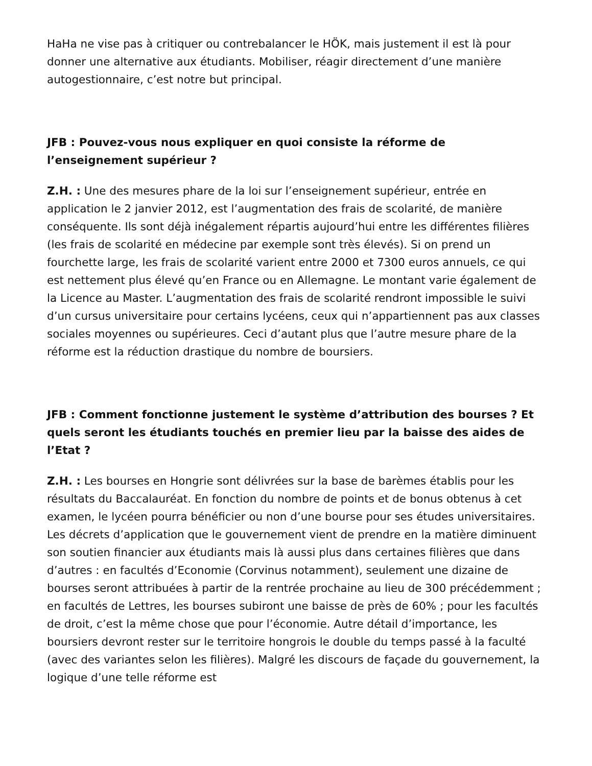HaHa ne vise pas à critiquer ou contrebalancer le HÖK, mais justement il est là pour donner une alternative aux étudiants. Mobiliser, réagir directement d’une manière autogestionnaire, c’est notre but principal.
JFB : Pouvez-vous nous expliquer en quoi consiste la réforme de l’enseignement supérieur ?
Z.H. : Une des mesures phare de la loi sur l’enseignement supérieur, entrée en application le 2 janvier 2012, est l’augmentation des frais de scolarité, de manière conséquente. Ils sont déjà inégalement répartis aujourd’hui entre les différentes filières (les frais de scolarité en médecine par exemple sont très élevés). Si on prend un fourchette large, les frais de scolarité varient entre 2000 et 7300 euros annuels, ce qui est nettement plus élevé qu’en France ou en Allemagne. Le montant varie également de la Licence au Master. L’augmentation des frais de scolarité rendront impossible le suivi d’un cursus universitaire pour certains lycéens, ceux qui n’appartiennent pas aux classes sociales moyennes ou supérieures. Ceci d’autant plus que l’autre mesure phare de la réforme est la réduction drastique du nombre de boursiers.
JFB : Comment fonctionne justement le système d’attribution des bourses ? Et quels seront les étudiants touchés en premier lieu par la baisse des aides de l’Etat ?
Z.H. : Les bourses en Hongrie sont délivrées sur la base de barèmes établis pour les résultats du Baccalauréat. En fonction du nombre de points et de bonus obtenus à cet examen, le lycéen pourra bénéficier ou non d’une bourse pour ses études universitaires. Les décrets d’application que le gouvernement vient de prendre en la matière diminuent son soutien financier aux étudiants mais là aussi plus dans certaines filières que dans d’autres : en facultés d’Economie (Corvinus notamment), seulement une dizaine de bourses seront attribuées à partir de la rentrée prochaine au lieu de 300 précédemment ; en facultés de Lettres, les bourses subiront une baisse de près de 60% ; pour les facultés de droit, c’est la même chose que pour l’économie. Autre détail d’importance, les boursiers devront rester sur le territoire hongrois le double du temps passé à la faculté (avec des variantes selon les filières). Malgré les discours de façade du gouvernement, la logique d’une telle réforme est